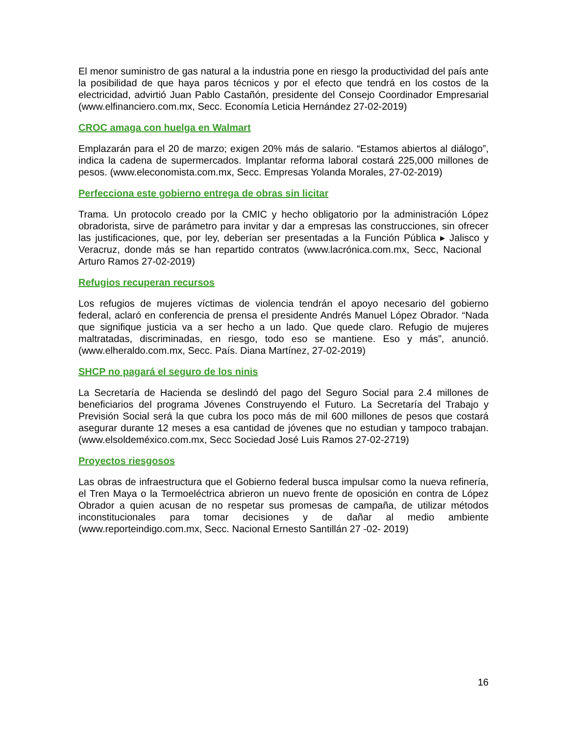El menor suministro de gas natural a la industria pone en riesgo la productividad del país ante la posibilidad de que haya paros técnicos y por el efecto que tendrá en los costos de la electricidad, advirtió Juan Pablo Castañón, presidente del Consejo Coordinador Empresarial (www.elfinanciero.com.mx, Secc. Economía Leticia Hernández 27-02-2019)
CROC amaga con huelga en Walmart
Emplazarán para el 20 de marzo; exigen 20% más de salario. “Estamos abiertos al diálogo”, indica la cadena de supermercados. Implantar reforma laboral costará 225,000 millones de pesos. (www.eleconomista.com.mx, Secc. Empresas Yolanda Morales, 27-02-2019)
Perfecciona este gobierno entrega de obras sin licitar
Trama. Un protocolo creado por la CMIC y hecho obligatorio por la administración López obradorista, sirve de parámetro para invitar y dar a empresas las construcciones, sin ofrecer las justificaciones, que, por ley, deberían ser presentadas a la Función Pública ▸ Jalisco y Veracruz, donde más se han repartido contratos (www.lacrónica.com.mx, Secc, Nacional Arturo Ramos 27-02-2019)
Refugios recuperan recursos
Los refugios de mujeres víctimas de violencia tendrán el apoyo necesario del gobierno federal, aclaró en conferencia de prensa el presidente Andrés Manuel López Obrador. “Nada que signifique justicia va a ser hecho a un lado. Que quede claro. Refugio de mujeres maltratadas, discriminadas, en riesgo, todo eso se mantiene. Eso y más”, anunció. (www.elheraldo.com.mx, Secc. País. Diana Martínez, 27-02-2019)
SHCP no pagará el seguro de los ninis
La Secretaría de Hacienda se deslindó del pago del Seguro Social para 2.4 millones de beneficiarios del programa Jóvenes Construyendo el Futuro. La Secretaría del Trabajo y Previsión Social será la que cubra los poco más de mil 600 millones de pesos que costará asegurar durante 12 meses a esa cantidad de jóvenes que no estudian y tampoco trabajan. (www.elsoldeméxico.com.mx, Secc Sociedad José Luis Ramos 27-02-2719)
Proyectos riesgosos
Las obras de infraestructura que el Gobierno federal busca impulsar como la nueva refinería, el Tren Maya o la Termoeléctrica abrieron un nuevo frente de oposición en contra de López Obrador a quien acusan de no respetar sus promesas de campaña, de utilizar métodos inconstitucionales para tomar decisiones y de dañar al medio ambiente (www.reporteindigo.com.mx, Secc. Nacional Ernesto Santillán 27 -02- 2019)
16